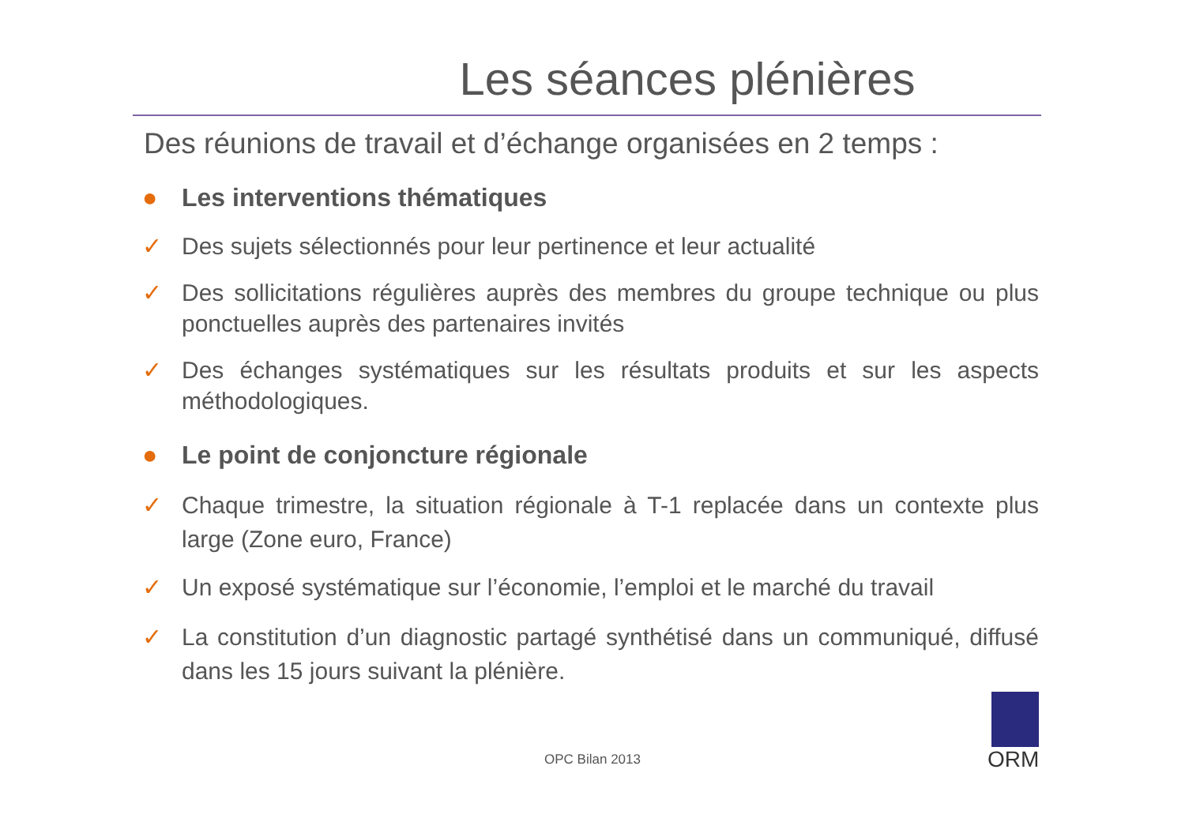Les séances plénières
Des réunions de travail et d’échange organisées en 2 temps :
● Les interventions thématiques
✓ Des sujets sélectionnés pour leur pertinence et leur actualité
✓ Des sollicitations régulières auprès des membres du groupe technique ou plus ponctuelles auprès des partenaires invités
✓ Des échanges systématiques sur les résultats produits et sur les aspects méthodologiques.
● Le point de conjoncture régionale
✓ Chaque trimestre, la situation régionale à T-1 replacée dans un contexte plus large (Zone euro, France)
✓ Un exposé systématique sur l’économie, l’emploi et le marché du travail
✓ La constitution d’un diagnostic partagé synthétisé dans un communiqué, diffusé dans les 15 jours suivant la plénière.
OPC Bilan 2013
ORM